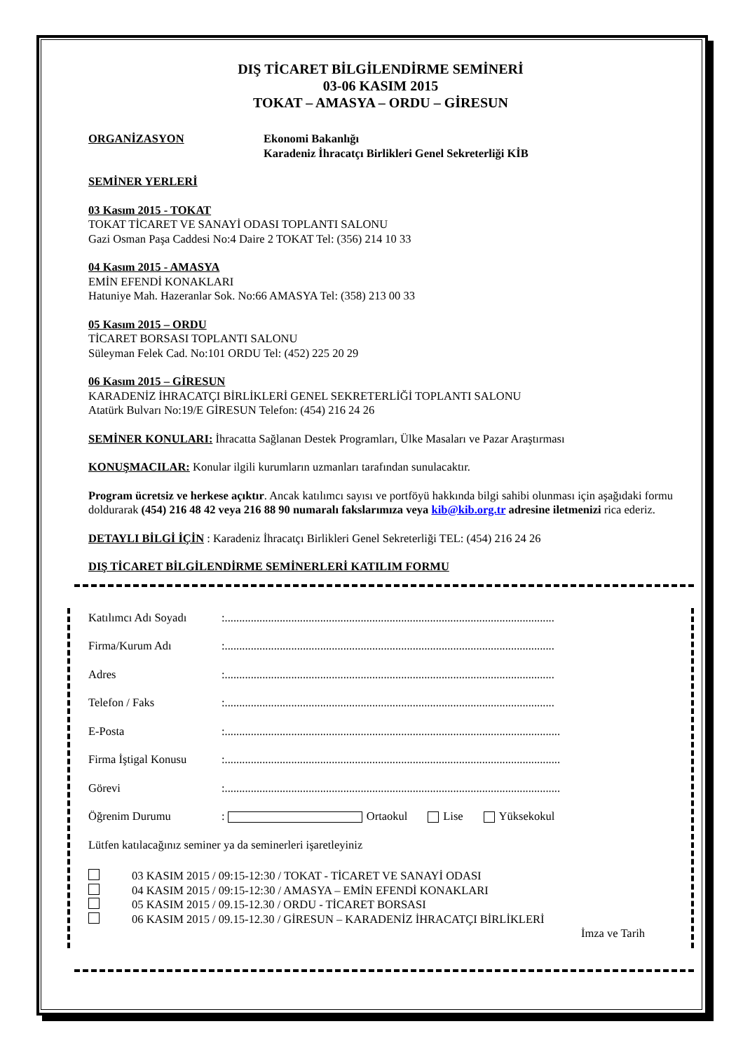DIŞ TİCARET BİLGİLENDİRME SEMİNERİ
03-06 KASIM 2015
TOKAT – AMASYA – ORDU – GİRESUN
ORGANİZASYON Ekonomi Bakanlığı
Karadeniz İhracatçı Birlikleri Genel Sekreterliği KİB
SEMİNER YERLERİ
03 Kasım 2015 - TOKAT
TOKAT TİCARET VE SANAYİ ODASI TOPLANTI SALONU
Gazi Osman Paşa Caddesi No:4 Daire 2 TOKAT Tel: (356) 214 10 33
04 Kasım 2015 - AMASYA
EMİN EFENDİ KONAKLARI
Hatuniye Mah. Hazeranlar Sok. No:66 AMASYA Tel: (358) 213 00 33
05 Kasım 2015 – ORDU
TİCARET BORSASI TOPLANTI SALONU
Süleyman Felek Cad. No:101 ORDU Tel: (452) 225 20 29
06 Kasım 2015 – GİRESUN
KARADENİZ İHRACATÇI BİRLİKLERİ GENEL SEKRETERLİĞİ TOPLANTI SALONU
Atatürk Bulvarı No:19/E GİRESUN Telefon: (454) 216 24 26
SEMİNER KONULARI: İhracatta Sağlanan Destek Programları, Ülke Masaları ve Pazar Araştırması
KONUŞMACILAR: Konular ilgili kurumların uzmanları tarafından sunulacaktır.
Program ücretsiz ve herkese açıktır. Ancak katılımcı sayısı ve portföyü hakkında bilgi sahibi olunması için aşağıdaki formu doldurarak (454) 216 48 42 veya 216 88 90 numaralı fakslarımıza veya kib@kib.org.tr adresine iletmenizi rica ederiz.
DETAYLI BİLGİ İÇİN : Karadeniz İhracatçı Birlikleri Genel Sekreterliği TEL: (454) 216 24 26
DIŞ TİCARET BİLGİLENDİRME SEMİNERLERİ KATILIM FORMU
Katılımcı Adı Soyadı:..................................................................................................................
Firma/Kurum Adı:..................................................................................................................
Adres:..................................................................................................................
Telefon / Faks:..................................................................................................................
E-Posta:....................................................................................................................
Firma İştigal Konusu:....................................................................................................................
Görevi:....................................................................................................................
Öğrenim Durumu: Ortaokul Lise Yüksekokul
Lütfen katılacağınız seminer ya da seminerleri işaretleyiniz
03 KASIM 2015 / 09:15-12:30 / TOKAT - TİCARET VE SANAYİ ODASI
04 KASIM 2015 / 09:15-12:30 / AMASYA – EMİN EFENDİ KONAKLARI
05 KASIM 2015 / 09.15-12.30 / ORDU - TİCARET BORSASI
06 KASIM 2015 / 09.15-12.30 / GİRESUN – KARADENİZ İHRACATÇI BİRLİKLERİ
İmza ve Tarih